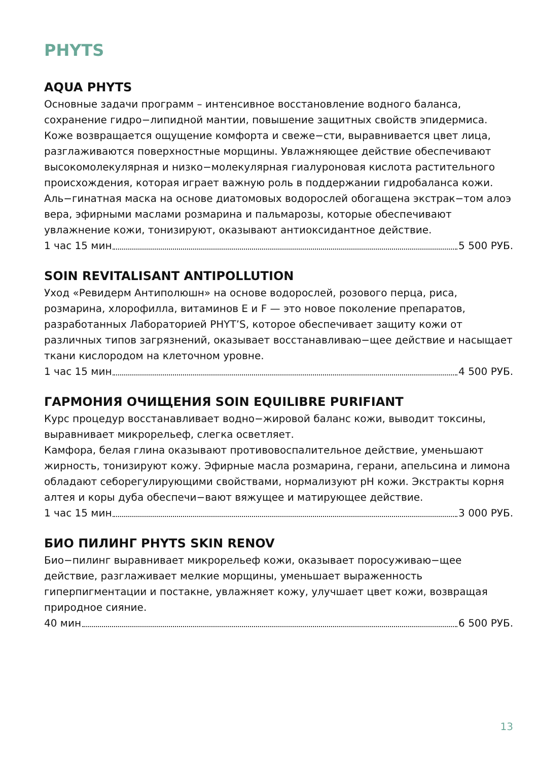PHYTS
AQUA PHYTS
Основные задачи программ – интенсивное восстановление водного баланса, сохранение гидро−липидной мантии, повышение защитных свойств эпидермиса. Коже возвращается ощущение комфорта и свеже−сти, выравнивается цвет лица, разглаживаются поверхностные морщины. Увлажняющее действие обеспечивают высокомолекулярная и низко−молекулярная гиалуроновая кислота растительного происхождения, которая играет важную роль в поддержании гидробаланса кожи. Аль−гинатная маска на основе диатомовых водорослей обогащена экстрак−том алоэ вера, эфирными маслами розмарина и пальмарозы, которые обеспечивают увлажнение кожи, тонизируют, оказывают антиоксидантное действие.
1 час 15 мин 5 500 РУБ.
SOIN REVITALISANT ANTIPOLLUTION
Уход «Ревидерм Антиполюшн» на основе водорослей, розового перца, риса, розмарина, хлорофилла, витаминов E и F — это новое поколение препаратов, разработанных Лабораторией PHYT’S, которое обеспечивает защиту кожи от различных типов загрязнений, оказывает восстанавливаю−щее действие и насыщает ткани кислородом на клеточном уровне.
1 час 15 мин 4 500 РУБ.
ГАРМОНИЯ ОЧИЩЕНИЯ SOIN EQUILIBRE PURIFIANT
Курс процедур восстанавливает водно−жировой баланс кожи, выводит токсины, выравнивает микрорельеф, слегка осветляет.
Камфора, белая глина оказывают противовоспалительное действие, уменьшают жирность, тонизируют кожу. Эфирные масла розмарина, герани, апельсина и лимона обладают себорегулирующими свойствами, нормализуют pH кожи. Экстракты корня алтея и коры дуба обеспечи−вают вяжущее и матирующее действие.
1 час 15 мин 3 000 РУБ.
БИО ПИЛИНГ PHYTS SKIN RENOV
Био−пилинг выравнивает микрорельеф кожи, оказывает поросуживаю−щее действие, разглаживает мелкие морщины, уменьшает выраженность гиперпигментации и постакне, увлажняет кожу, улучшает цвет кожи, возвращая природное сияние.
40 мин 6 500 РУБ.
13